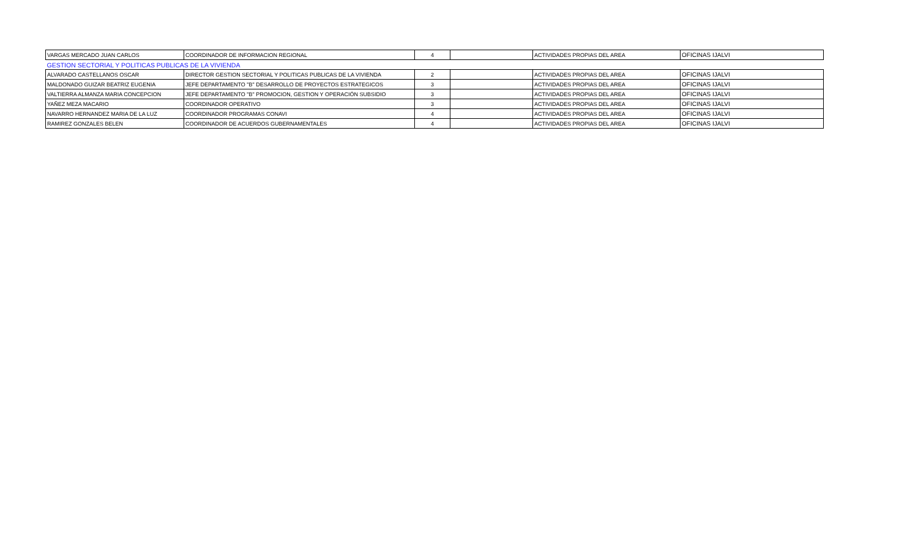| VARGAS MERCADO JUAN CARLOS | COORDINADOR DE INFORMACION REGIONAL | 4 | | ACTIVIDADES PROPIAS DEL AREA | OFICINAS IJALVI |
| GESTION SECTORIAL Y POLITICAS PUBLICAS DE LA VIVIENDA | | | | | |
| ALVARADO CASTELLANOS OSCAR | DIRECTOR GESTION SECTORIAL Y POLITICAS PUBLICAS DE LA VIVIENDA | 2 | | ACTIVIDADES PROPIAS DEL AREA | OFICINAS IJALVI |
| MALDONADO GUIZAR BEATRIZ EUGENIA | JEFE DEPARTAMENTO "B" DESARROLLO DE PROYECTOS ESTRATEGICOS | 3 | | ACTIVIDADES PROPIAS DEL AREA | OFICINAS IJALVI |
| VALTIERRA ALMANZA MARIA CONCEPCION | JEFE DEPARTAMENTO "B" PROMOCION, GESTION Y OPERACIÓN SUBSIDIO | 3 | | ACTIVIDADES PROPIAS DEL AREA | OFICINAS IJALVI |
| YAÑEZ MEZA MACARIO | COORDINADOR OPERATIVO | 3 | | ACTIVIDADES PROPIAS DEL AREA | OFICINAS IJALVI |
| NAVARRO HERNANDEZ MARIA DE LA LUZ | COORDINADOR PROGRAMAS CONAVI | 4 | | ACTIVIDADES PROPIAS DEL AREA | OFICINAS IJALVI |
| RAMIREZ GONZALES BELEN | COORDINADOR DE ACUERDOS GUBERNAMENTALES | 4 | | ACTIVIDADES PROPIAS DEL AREA | OFICINAS IJALVI |